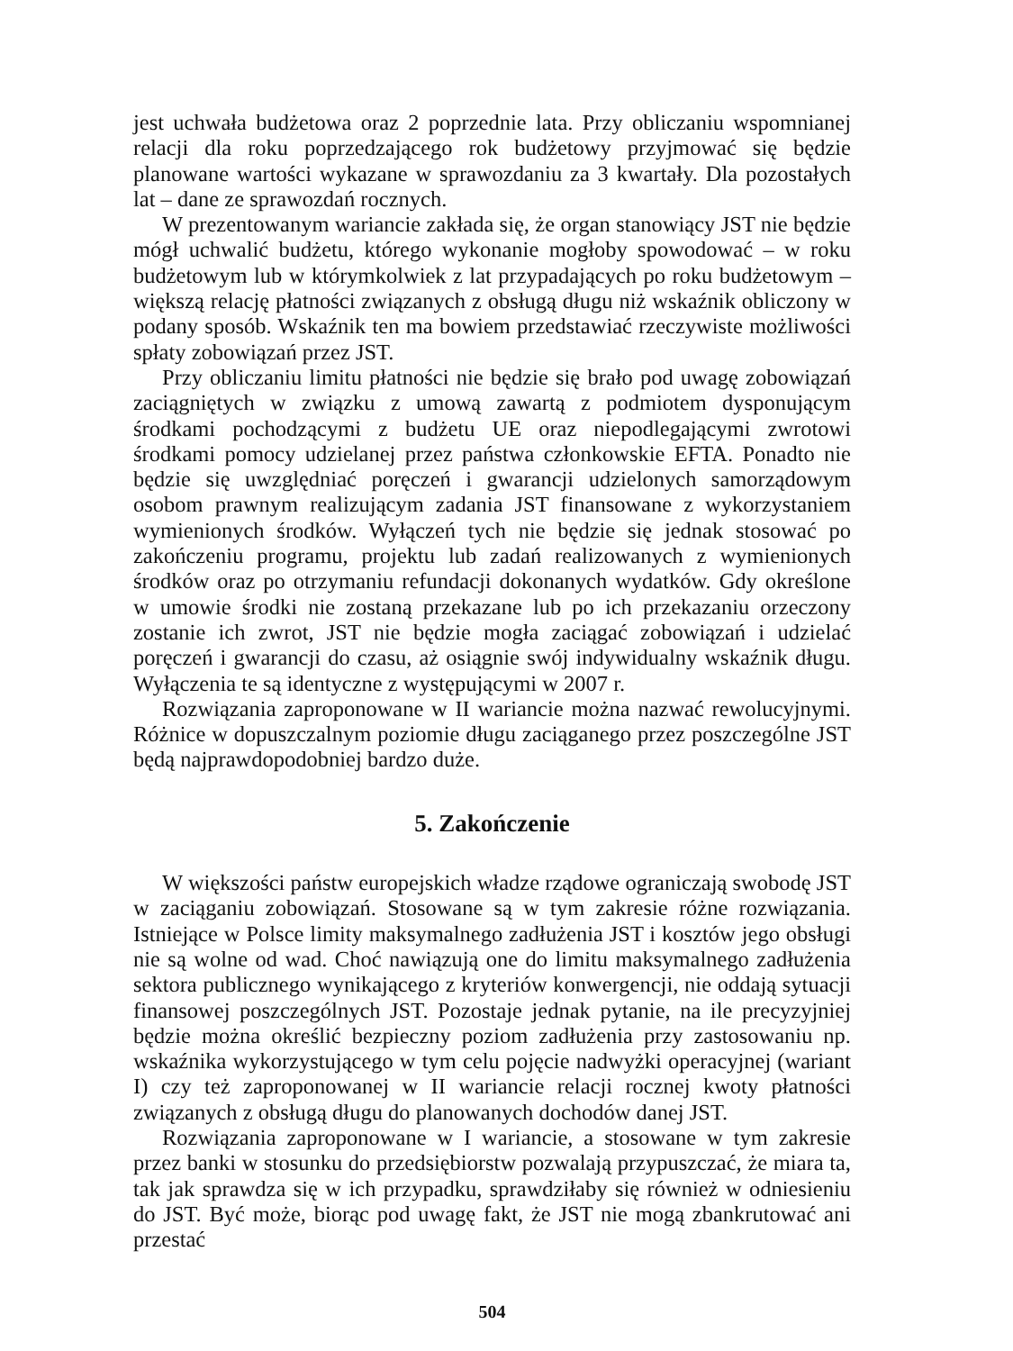jest uchwała budżetowa oraz 2 poprzednie lata. Przy obliczaniu wspomnianej relacji dla roku poprzedzającego rok budżetowy przyjmować się będzie planowane wartości wykazane w sprawozdaniu za 3 kwartały. Dla pozostałych lat – dane ze sprawozdań rocznych.
W prezentowanym wariancie zakłada się, że organ stanowiący JST nie będzie mógł uchwalić budżetu, którego wykonanie mogłoby spowodować – w roku budżetowym lub w którymkolwiek z lat przypadających po roku budżetowym – większą relację płatności związanych z obsługą długu niż wskaźnik obliczony w podany sposób. Wskaźnik ten ma bowiem przedstawiać rzeczywiste możliwości spłaty zobowiązań przez JST.
Przy obliczaniu limitu płatności nie będzie się brało pod uwagę zobowiązań zaciągniętych w związku z umową zawartą z podmiotem dysponującym środkami pochodzącymi z budżetu UE oraz niepodlegającymi zwrotowi środkami pomocy udzielanej przez państwa członkowskie EFTA. Ponadto nie będzie się uwzględniać poręczeń i gwarancji udzielonych samorządowym osobom prawnym realizującym zadania JST finansowane z wykorzystaniem wymienionych środków. Wyłączeń tych nie będzie się jednak stosować po zakończeniu programu, projektu lub zadań realizowanych z wymienionych środków oraz po otrzymaniu refundacji dokonanych wydatków. Gdy określone w umowie środki nie zostaną przekazane lub po ich przekazaniu orzeczony zostanie ich zwrot, JST nie będzie mogła zaciągać zobowiązań i udzielać poręczeń i gwarancji do czasu, aż osiągnie swój indywidualny wskaźnik długu. Wyłączenia te są identyczne z występującymi w 2007 r.
Rozwiązania zaproponowane w II wariancie można nazwać rewolucyjnymi. Różnice w dopuszczalnym poziomie długu zaciąganego przez poszczególne JST będą najprawdopodobniej bardzo duże.
5. Zakończenie
W większości państw europejskich władze rządowe ograniczają swobodę JST w zaciąganiu zobowiązań. Stosowane są w tym zakresie różne rozwiązania. Istniejące w Polsce limity maksymalnego zadłużenia JST i kosztów jego obsługi nie są wolne od wad. Choć nawiązują one do limitu maksymalnego zadłużenia sektora publicznego wynikającego z kryteriów konwergencji, nie oddają sytuacji finansowej poszczególnych JST. Pozostaje jednak pytanie, na ile precyzyjniej będzie można określić bezpieczny poziom zadłużenia przy zastosowaniu np. wskaźnika wykorzystującego w tym celu pojęcie nadwyżki operacyjnej (wariant I) czy też zaproponowanej w II wariancie relacji rocznej kwoty płatności związanych z obsługą długu do planowanych dochodów danej JST.
Rozwiązania zaproponowane w I wariancie, a stosowane w tym zakresie przez banki w stosunku do przedsiębiorstw pozwalają przypuszczać, że miara ta, tak jak sprawdza się w ich przypadku, sprawdziłaby się również w odniesieniu do JST. Być może, biorąc pod uwagę fakt, że JST nie mogą zbankrutować ani przestać
504